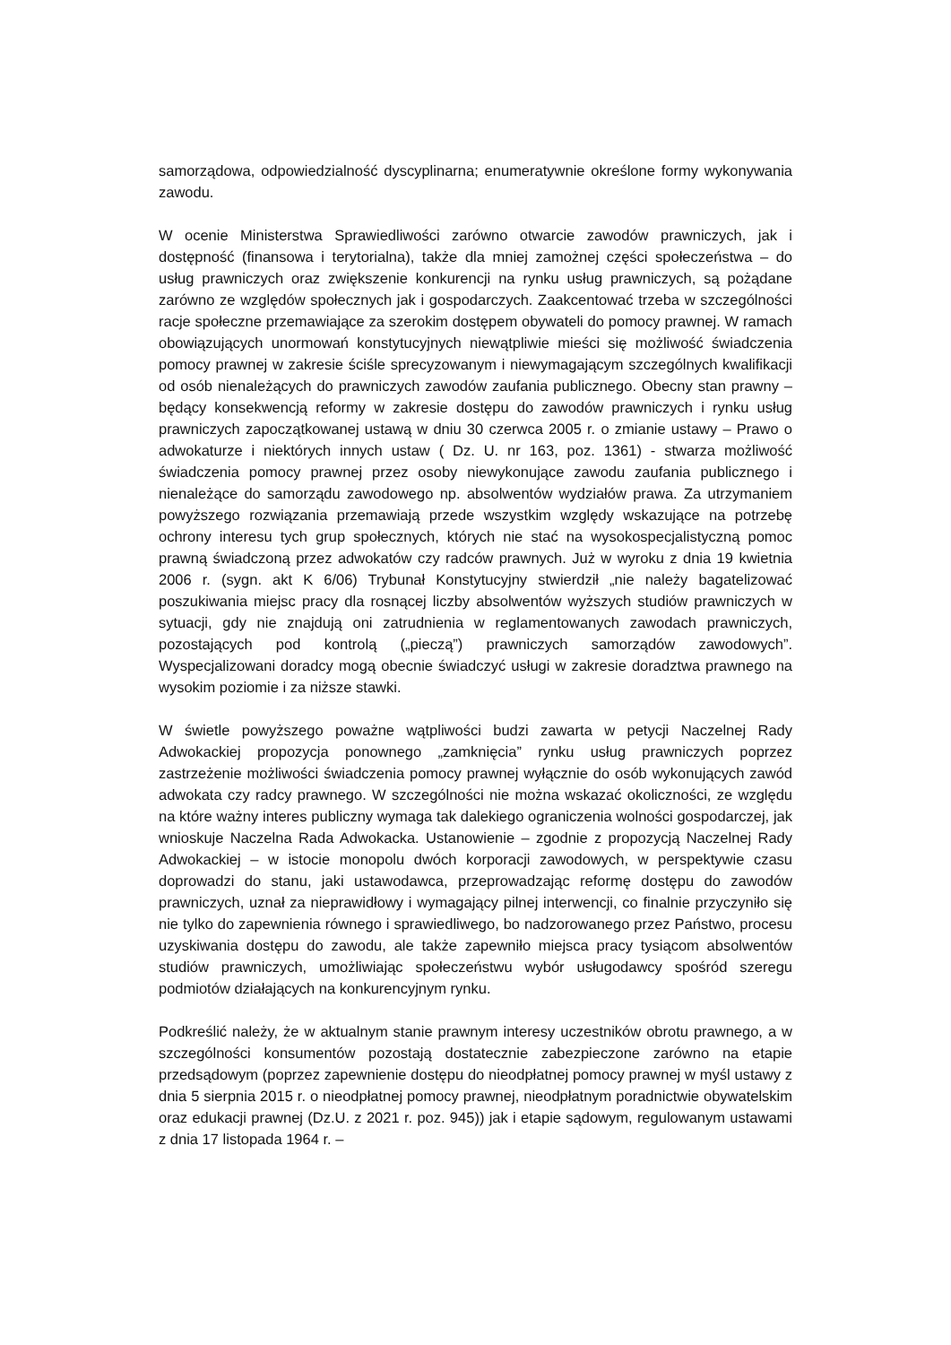samorządowa, odpowiedzialność dyscyplinarna; enumeratywnie określone formy wykonywania zawodu.
W ocenie Ministerstwa Sprawiedliwości zarówno otwarcie zawodów prawniczych, jak i dostępność (finansowa i terytorialna), także dla mniej zamożnej części społeczeństwa – do usług prawniczych oraz zwiększenie konkurencji na rynku usług prawniczych, są pożądane zarówno ze względów społecznych jak i gospodarczych. Zaakcentować trzeba w szczególności racje społeczne przemawiające za szerokim dostępem obywateli do pomocy prawnej. W ramach obowiązujących unormowań konstytucyjnych niewątpliwie mieści się możliwość świadczenia pomocy prawnej w zakresie ściśle sprecyzowanym i niewymagającym szczególnych kwalifikacji od osób nienależących do prawniczych zawodów zaufania publicznego. Obecny stan prawny – będący konsekwencją reformy w zakresie dostępu do zawodów prawniczych i rynku usług prawniczych zapoczątkowanej ustawą w dniu 30 czerwca 2005 r. o zmianie ustawy – Prawo o adwokaturze i niektórych innych ustaw ( Dz. U. nr 163, poz. 1361) - stwarza możliwość świadczenia pomocy prawnej przez osoby niewykonujące zawodu zaufania publicznego i nienależące do samorządu zawodowego np. absolwentów wydziałów prawa. Za utrzymaniem powyższego rozwiązania przemawiają przede wszystkim względy wskazujące na potrzebę ochrony interesu tych grup społecznych, których nie stać na wysokospecjalistyczną pomoc prawną świadczoną przez adwokatów czy radców prawnych. Już w wyroku z dnia 19 kwietnia 2006 r. (sygn. akt K 6/06) Trybunał Konstytucyjny stwierdził „nie należy bagatelizować poszukiwania miejsc pracy dla rosnącej liczby absolwentów wyższych studiów prawniczych w sytuacji, gdy nie znajdują oni zatrudnienia w reglamentowanych zawodach prawniczych, pozostających pod kontrolą („pieczą”) prawniczych samorządów zawodowych”. Wyspecjalizowani doradcy mogą obecnie świadczyć usługi w zakresie doradztwa prawnego na wysokim poziomie i za niższe stawki.
W świetle powyższego poważne wątpliwości budzi zawarta w petycji Naczelnej Rady Adwokackiej propozycja ponownego „zamknięcia” rynku usług prawniczych poprzez zastrzeżenie możliwości świadczenia pomocy prawnej wyłącznie do osób wykonujących zawód adwokata czy radcy prawnego. W szczególności nie można wskazać okoliczności, ze względu na które ważny interes publiczny wymaga tak dalekiego ograniczenia wolności gospodarczej, jak wnioskuje Naczelna Rada Adwokacka. Ustanowienie – zgodnie z propozycją Naczelnej Rady Adwokackiej – w istocie monopolu dwóch korporacji zawodowych, w perspektywie czasu doprowadzi do stanu, jaki ustawodawca, przeprowadzając reformę dostępu do zawodów prawniczych, uznał za nieprawidłowy i wymagający pilnej interwencji, co finalnie przyczyniło się nie tylko do zapewnienia równego i sprawiedliwego, bo nadzorowanego przez Państwo, procesu uzyskiwania dostępu do zawodu, ale także zapewniło miejsca pracy tysiącom absolwentów studiów prawniczych, umożliwiając społeczeństwu wybór usługodawcy spośród szeregu podmiotów działających na konkurencyjnym rynku.
Podkreślić należy, że w aktualnym stanie prawnym interesy uczestników obrotu prawnego, a w szczególności konsumentów pozostają dostatecznie zabezpieczone zarówno na etapie przedsądowym (poprzez zapewnienie dostępu do nieodpłatnej pomocy prawnej w myśl ustawy z dnia 5 sierpnia 2015 r. o nieodpłatnej pomocy prawnej, nieodpłatnym poradnictwie obywatelskim oraz edukacji prawnej (Dz.U. z 2021 r. poz. 945)) jak i etapie sądowym, regulowanym ustawami z dnia 17 listopada 1964 r. –